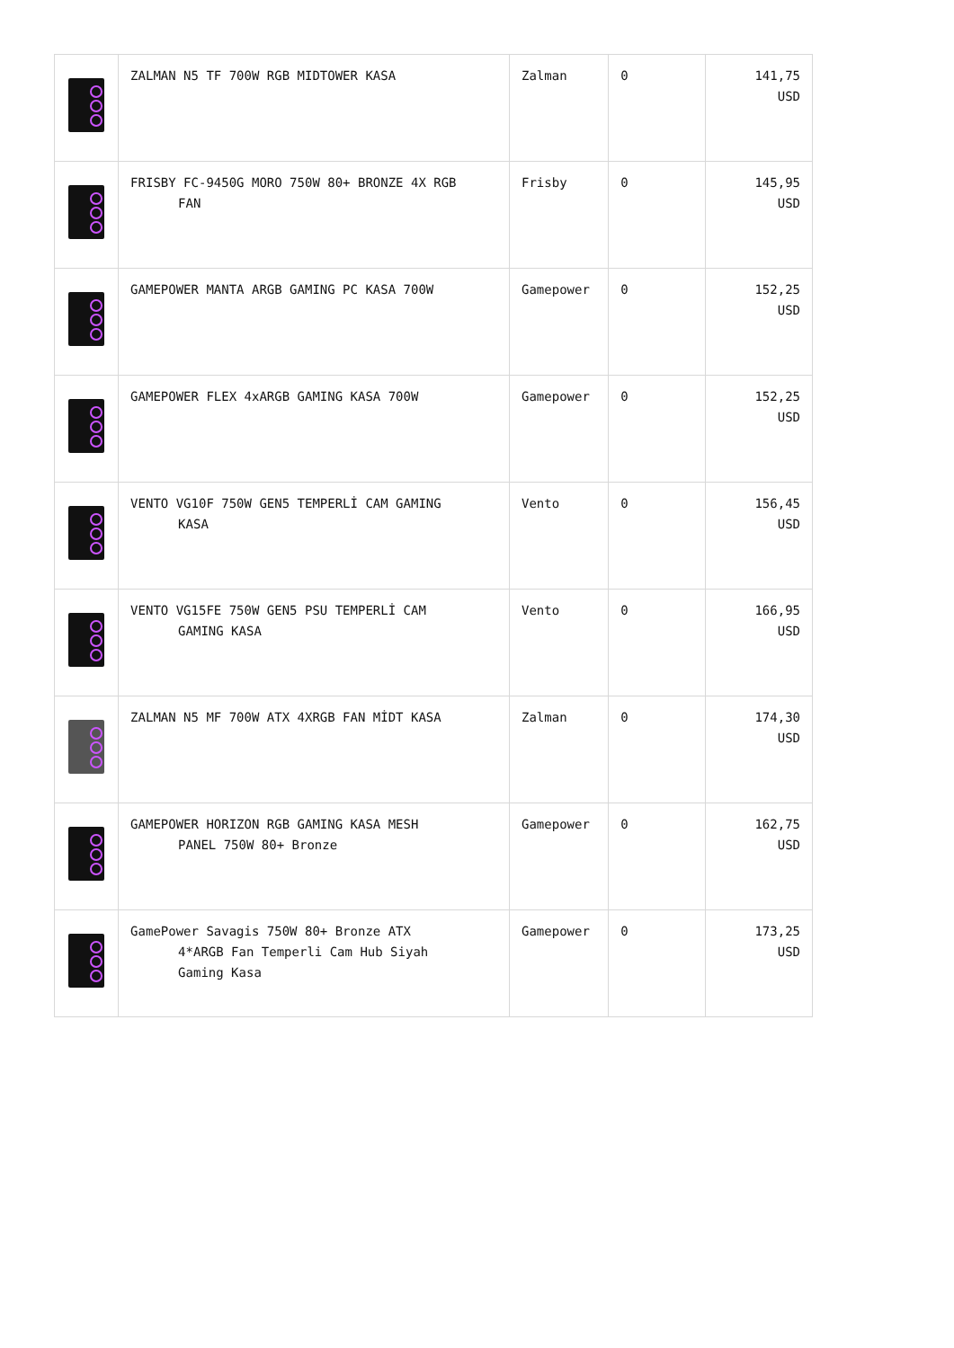| | ZALMAN N5 TF 700W RGB MIDTOWER KASA | Zalman | 0 | 141,75 USD |
| | FRISBY FC-9450G MORO 750W 80+ BRONZE 4X RGB FAN | Frisby | 0 | 145,95 USD |
| | GAMEPOWER MANTA ARGB GAMING PC KASA 700W | Gamepower | 0 | 152,25 USD |
| | GAMEPOWER FLEX 4xARGB GAMING KASA 700W | Gamepower | 0 | 152,25 USD |
| | VENTO VG10F 750W GEN5 TEMPERLİ CAM GAMING KASA | Vento | 0 | 156,45 USD |
| | VENTO VG15FE 750W GEN5 PSU TEMPERLİ CAM GAMING KASA | Vento | 0 | 166,95 USD |
| | ZALMAN N5 MF 700W ATX 4XRGB FAN MİDT KASA | Zalman | 0 | 174,30 USD |
| | GAMEPOWER HORIZON RGB GAMING KASA MESH PANEL 750W 80+ Bronze | Gamepower | 0 | 162,75 USD |
| | GamePower Savagis 750W 80+ Bronze ATX 4*ARGB Fan Temperli Cam Hub Siyah Gaming Kasa | Gamepower | 0 | 173,25 USD |